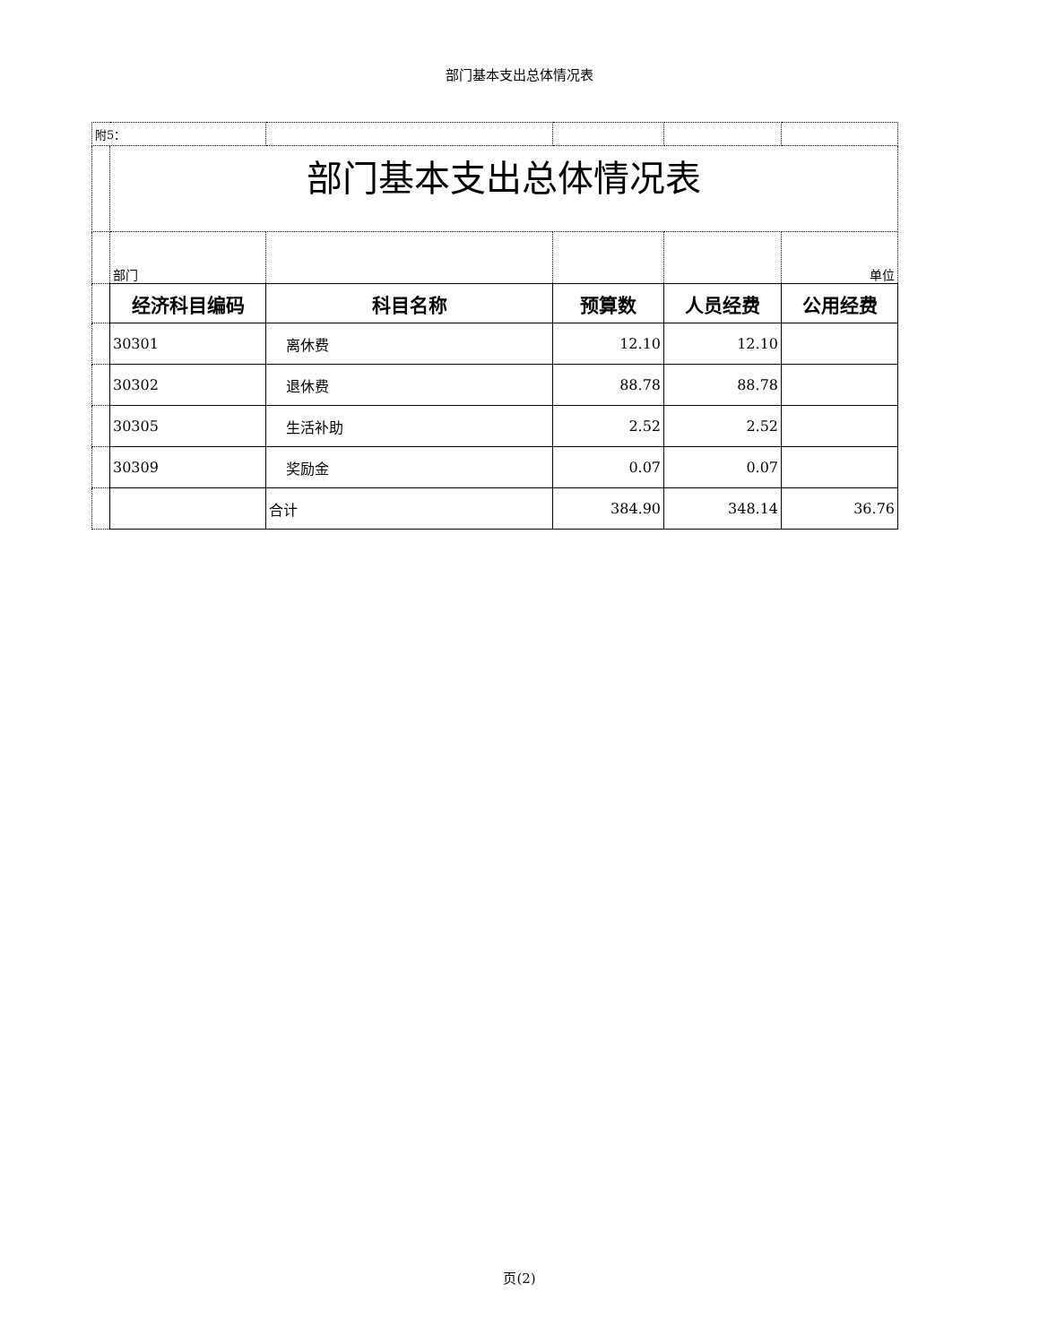部门基本支出总体情况表
| 附5： | | | | | |
| | 部门基本支出总体情况表 | | | | |
| | 部门 | | | | 单位 |
| | 经济科目编码 | 科目名称 | 预算数 | 人员经费 | 公用经费 |
| | 30301 | 离休费 | 12.10 | 12.10 | |
| | 30302 | 退休费 | 88.78 | 88.78 | |
| | 30305 | 生活补助 | 2.52 | 2.52 | |
| | 30309 | 奖励金 | 0.07 | 0.07 | |
| | | 合计 | 384.90 | 348.14 | 36.76 |
页(2)